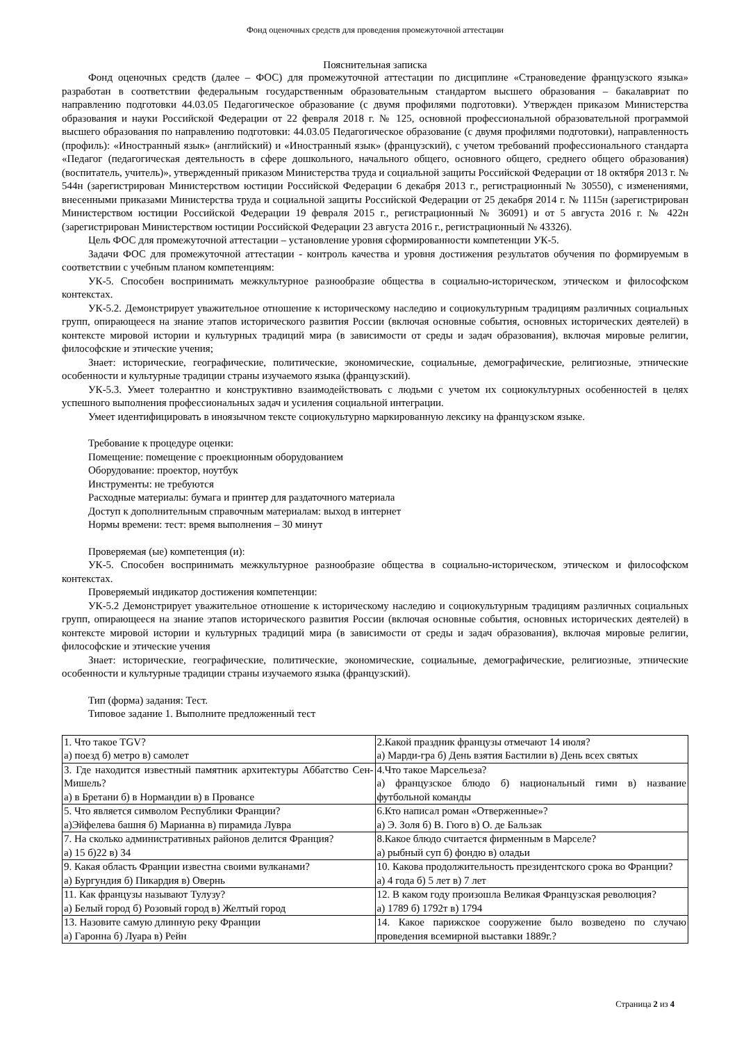Фонд оценочных средств для проведения промежуточной аттестации
Пояснительная записка
Фонд оценочных средств (далее – ФОС) для промежуточной аттестации по дисциплине «Страноведение французского языка» разработан в соответствии федеральным государственным образовательным стандартом высшего образования – бакалавриат по направлению подготовки 44.03.05 Педагогическое образование (с двумя профилями подготовки). Утвержден приказом Министерства образования и науки Российской Федерации от 22 февраля 2018 г. № 125, основной профессиональной образовательной программой высшего образования по направлению подготовки: 44.03.05 Педагогическое образование (с двумя профилями подготовки), направленность (профиль): «Иностранный язык» (английский) и «Иностранный язык» (французский), с учетом требований профессионального стандарта «Педагог (педагогическая деятельность в сфере дошкольного, начального общего, основного общего, среднего общего образования) (воспитатель, учитель)», утвержденный приказом Министерства труда и социальной защиты Российской Федерации от 18 октября 2013 г. № 544н (зарегистрирован Министерством юстиции Российской Федерации 6 декабря 2013 г., регистрационный № 30550), с изменениями, внесенными приказами Министерства труда и социальной защиты Российской Федерации от 25 декабря 2014 г. № 1115н (зарегистрирован Министерством юстиции Российской Федерации 19 февраля 2015 г., регистрационный № 36091) и от 5 августа 2016 г. № 422н (зарегистрирован Министерством юстиции Российской Федерации 23 августа 2016 г., регистрационный № 43326).
Цель ФОС для промежуточной аттестации – установление уровня сформированности компетенции УК-5.
Задачи ФОС для промежуточной аттестации - контроль качества и уровня достижения результатов обучения по формируемым в соответствии с учебным планом компетенциям:
УК-5. Способен воспринимать межкультурное разнообразие общества в социально-историческом, этическом и философском контекстах.
УК-5.2. Демонстрирует уважительное отношение к историческому наследию и социокультурным традициям различных социальных групп, опирающееся на знание этапов исторического развития России (включая основные события, основных исторических деятелей) в контексте мировой истории и культурных традиций мира (в зависимости от среды и задач образования), включая мировые религии, философские и этические учения;
Знает: исторические, географические, политические, экономические, социальные, демографические, религиозные, этнические особенности и культурные традиции страны изучаемого языка (французский).
УК-5.3. Умеет толерантно и конструктивно взаимодействовать с людьми с учетом их социокультурных особенностей в целях успешного выполнения профессиональных задач и усиления социальной интеграции.
Умеет идентифицировать в иноязычном тексте социокультурно маркированную лексику на французском языке.
Требование к процедуре оценки:
Помещение: помещение с проекционным оборудованием
Оборудование: проектор, ноутбук
Инструменты: не требуются
Расходные материалы: бумага и принтер для раздаточного материала
Доступ к дополнительным справочным материалам: выход в интернет
Нормы времени: тест: время выполнения – 30 минут
Проверяемая (ые) компетенция (и):
УК-5. Способен воспринимать межкультурное разнообразие общества в социально-историческом, этическом и философском контекстах.
Проверяемый индикатор достижения компетенции:
УК-5.2 Демонстрирует уважительное отношение к историческому наследию и социокультурным традициям различных социальных групп, опирающееся на знание этапов исторического развития России (включая основные события, основных исторических деятелей) в контексте мировой истории и культурных традиций мира (в зависимости от среды и задач образования), включая мировые религии, философские и этические учения
Знает: исторические, географические, политические, экономические, социальные, демографические, религиозные, этнические особенности и культурные традиции страны изучаемого языка (французский).
Тип (форма) задания: Тест.
Типовое задание 1. Выполните предложенный тест
| 1. Что такое TGV? а) поезд б) метро в) самолет | 2.Какой праздник французы отмечают 14 июля? а) Марди-гра б) День взятия Бастилии в) День всех святых |
| 3. Где находится известный памятник архитектуры Аббатство Сен-Мишель? а) в Бретани б) в Нормандии в) в Провансе | 4.Что такое Марсельеза? а) французское блюдо б) национальный гимн в) название футбольной команды |
| 5. Что является символом Республики Франции? а)Эйфелева башня б) Марианна в) пирамида Лувра | 6.Кто написал роман «Отверженные»? а) Э. Золя б) В. Гюго в) О. де Бальзак |
| 7. На сколько административных районов делится Франция? а) 15 б)22 в) 34 | 8.Какое блюдо считается фирменным в Марселе? а) рыбный суп б) фондю в) оладьи |
| 9. Какая область Франции известна своими вулканами? а) Бургундия б) Пикардия в) Овернь | 10. Какова продолжительность президентского срока во Франции? а) 4 года б) 5 лет в) 7 лет |
| 11. Как французы называют Тулузу? а) Белый город б) Розовый город в) Желтый город | 12. В каком году произошла Великая Французская революция? а) 1789 б) 1792т в) 1794 |
| 13. Назовите самую длинную реку Франции а) Гаронна б) Луара в) Рейн | 14. Какое парижское сооружение было возведено по случаю проведения всемирной выставки 1889г.? |
Страница 2 из 4